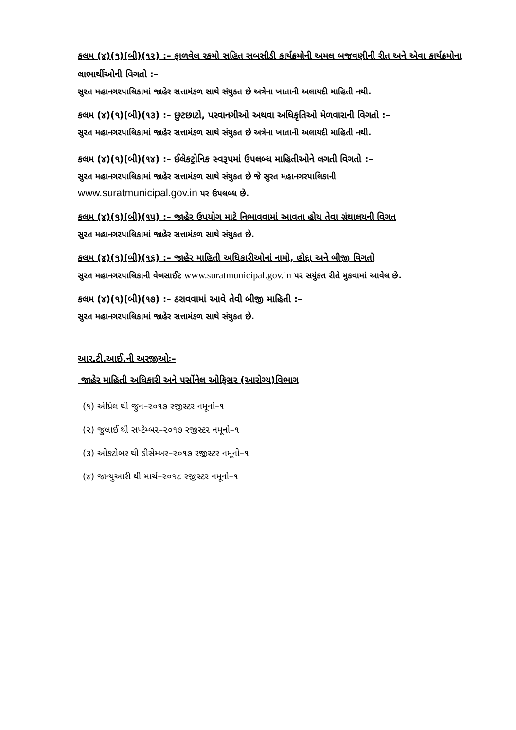કલમ (૪)(૧)(બી)(૧૨) :– ફાળવેલ રકમો સહિત સબસીડી કાર્યક્રમોની અમલ બજવણીની રીત અને એવા કાર્યક્રમોના લાભાર્થીઓની વિગતો :–
સુરત મહાનગરપાલિકામાં જાહેર સત્તામંડળ સાથે સંયુકત છે અત્રેના ખાતાની અલાયદી માહિતી નથી.
કલમ (૪)(૧)(બી)(૧૩) :– છુટછાટો, પરવાનગીઓ અથવા અધિકૃતિઓ મેળવારાની વિગતો :–
સુરત મહાનગરપાલિકામાં જાહેર સત્તામંડળ સાથે સંયુકત છે અત્રેના ખાતાની અલાયદી માહિતી નથી.
કલમ (૪)(૧)(બી)(૧૪) :– ઈલેકટ્રોનિક સ્વરૂપમાં ઉપલબ્ધ માહિતીઓને લગતી વિગતો :–
સુરત મહાનગરપાલિકામાં જાહેર સત્તામંડળ સાથે સંયુકત છે જે સુરત મહાનગરપાલિકાની
www.suratmunicipal.gov.in પર ઉપલબ્ધ છે.
કલમ (૪)(૧)(બી)(૧૫) :– જાહેર ઉપયોગ માટે નિભાવવામાં આવતા હોય તેવા ગ્રંથાલયની વિગત
સુરત મહાનગરપાલિકામાં જાહેર સત્તામંડળ સાથે સંયુકત છે.
કલમ (૪)(૧)(બી)(૧૬) :– જાહેર માહિતી અધિકારીઓનાં નામો, હોદ્દા અને બીજી વિગતો
સુરત મહાનગરપાલિકાની વેબસાઈટ www.suratmunicipal.gov.in પર સયુંકત રીતે મુકવામાં આવેલ છે.
કલમ (૪)(૧)(બી)(૧૭) :– ઠરાવવામાં આવે તેવી બીજી માહિતી :–
સુરત મહાનગરપાલિકામાં જાહેર સત્તામંડળ સાથે સંયુકત છે.
આર.ટી.આઈ.ની અરજીઓઃ–
જાહેર માહિતી અધિકારી અને પર્સોનેલ ઓફિસર (આરોગ્ય)વિભાગ
(૧) એપ્રિલ થી જુન–૨૦૧૭ રજીસ્ટર નમૂનો–૧
(૨) જુલાઈ થી સપ્ટેમ્બર–૨૦૧૭ રજીસ્ટર નમૂનો–૧
(૩) ઓકટોબર થી ડીસેમ્બર–૨૦૧૭ રજીસ્ટર નમૂનો–૧
(૪) જાન્યુઆરી થી માર્ચ–૨૦૧૮ રજીસ્ટર નમૂનો–૧